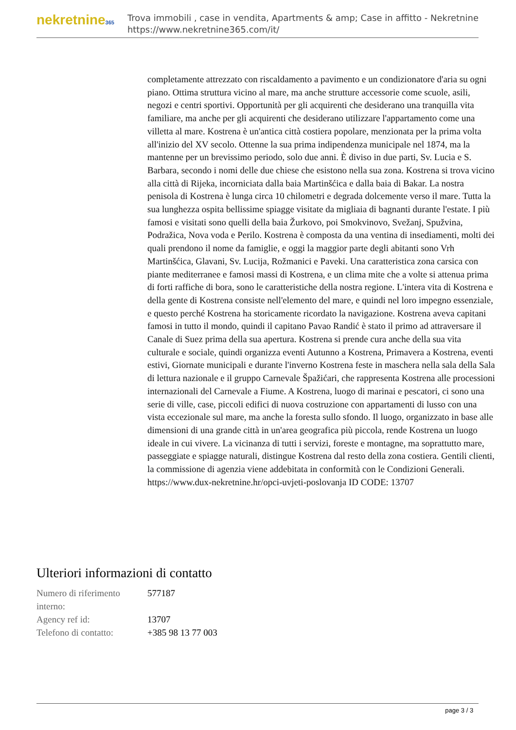nekretnine365
Trova immobili , case in vendita, Apartments & amp; Case in affitto - Nekretnine
https://www.nekretnine365.com/it/
completamente attrezzato con riscaldamento a pavimento e un condizionatore d'aria su ogni piano. Ottima struttura vicino al mare, ma anche strutture accessorie come scuole, asili, negozi e centri sportivi. Opportunità per gli acquirenti che desiderano una tranquilla vita familiare, ma anche per gli acquirenti che desiderano utilizzare l'appartamento come una villetta al mare. Kostrena è un'antica città costiera popolare, menzionata per la prima volta all'inizio del XV secolo. Ottenne la sua prima indipendenza municipale nel 1874, ma la mantenne per un brevissimo periodo, solo due anni. È diviso in due parti, Sv. Lucia e S. Barbara, secondo i nomi delle due chiese che esistono nella sua zona. Kostrena si trova vicino alla città di Rijeka, incorniciata dalla baia Martinšćica e dalla baia di Bakar. La nostra penisola di Kostrena è lunga circa 10 chilometri e degrada dolcemente verso il mare. Tutta la sua lunghezza ospita bellissime spiagge visitate da migliaia di bagnanti durante l'estate. I più famosi e visitati sono quelli della baia Žurkovo, poi Smokvinovo, Svežanj, Spužvina, Podražica, Nova voda e Perilo. Kostrena è composta da una ventina di insediamenti, molti dei quali prendono il nome da famiglie, e oggi la maggior parte degli abitanti sono Vrh Martinšćica, Glavani, Sv. Lucija, Rožmanici e Paveki. Una caratteristica zona carsica con piante mediterranee e famosi massi di Kostrena, e un clima mite che a volte si attenua prima di forti raffiche di bora, sono le caratteristiche della nostra regione. L'intera vita di Kostrena e della gente di Kostrena consiste nell'elemento del mare, e quindi nel loro impegno essenziale, e questo perché Kostrena ha storicamente ricordato la navigazione. Kostrena aveva capitani famosi in tutto il mondo, quindi il capitano Pavao Randić è stato il primo ad attraversare il Canale di Suez prima della sua apertura. Kostrena si prende cura anche della sua vita culturale e sociale, quindi organizza eventi Autunno a Kostrena, Primavera a Kostrena, eventi estivi, Giornate municipali e durante l'inverno Kostrena feste in maschera nella sala della Sala di lettura nazionale e il gruppo Carnevale Špažićari, che rappresenta Kostrena alle processioni internazionali del Carnevale a Fiume. A Kostrena, luogo di marinai e pescatori, ci sono una serie di ville, case, piccoli edifici di nuova costruzione con appartamenti di lusso con una vista eccezionale sul mare, ma anche la foresta sullo sfondo. Il luogo, organizzato in base alle dimensioni di una grande città in un'area geografica più piccola, rende Kostrena un luogo ideale in cui vivere. La vicinanza di tutti i servizi, foreste e montagne, ma soprattutto mare, passeggiate e spiagge naturali, distingue Kostrena dal resto della zona costiera. Gentili clienti, la commissione di agenzia viene addebitata in conformità con le Condizioni Generali. https://www.dux-nekretnine.hr/opci-uvjeti-poslovanja ID CODE: 13707
Ulteriori informazioni di contatto
| Numero di riferimento interno: | 577187 |
| Agency ref id: | 13707 |
| Telefono di contatto: | +385 98 13 77 003 |
page 3 / 3